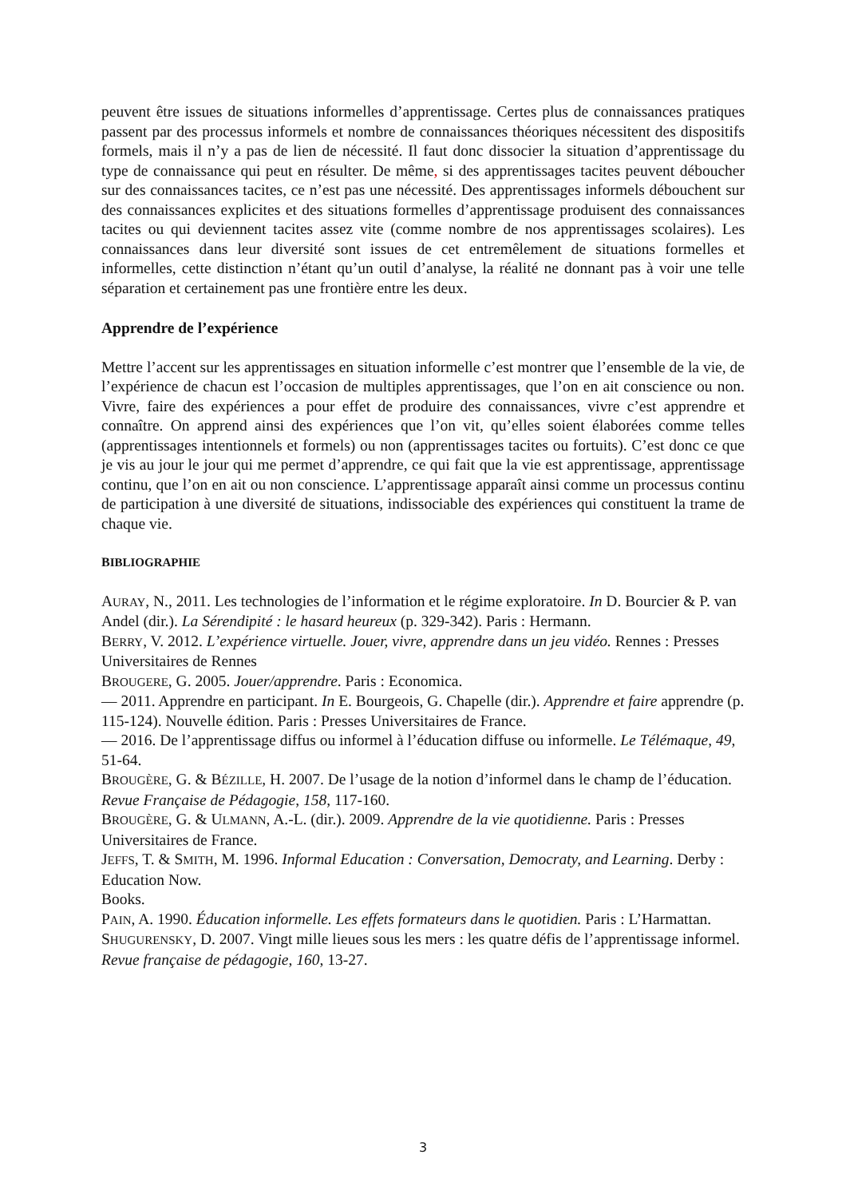peuvent être issues de situations informelles d’apprentissage. Certes plus de connaissances pratiques passent par des processus informels et nombre de connaissances théoriques nécessitent des dispositifs formels, mais il n’y a pas de lien de nécessité. Il faut donc dissocier la situation d’apprentissage du type de connaissance qui peut en résulter. De même, si des apprentissages tacites peuvent déboucher sur des connaissances tacites, ce n’est pas une nécessité. Des apprentissages informels débouchent sur des connaissances explicites et des situations formelles d’apprentissage produisent des connaissances tacites ou qui deviennent tacites assez vite (comme nombre de nos apprentissages scolaires). Les connaissances dans leur diversité sont issues de cet entremêlement de situations formelles et informelles, cette distinction n’étant qu’un outil d’analyse, la réalité ne donnant pas à voir une telle séparation et certainement pas une frontière entre les deux.
Apprendre de l’expérience
Mettre l’accent sur les apprentissages en situation informelle c’est montrer que l’ensemble de la vie, de l’expérience de chacun est l’occasion de multiples apprentissages, que l’on en ait conscience ou non. Vivre, faire des expériences a pour effet de produire des connaissances, vivre c’est apprendre et connaître. On apprend ainsi des expériences que l’on vit, qu’elles soient élaborées comme telles (apprentissages intentionnels et formels) ou non (apprentissages tacites ou fortuits). C’est donc ce que je vis au jour le jour qui me permet d’apprendre, ce qui fait que la vie est apprentissage, apprentissage continu, que l’on en ait ou non conscience. L’apprentissage apparaît ainsi comme un processus continu de participation à une diversité de situations, indissociable des expériences qui constituent la trame de chaque vie.
BIBLIOGRAPHIE
AURAY, N., 2011. Les technologies de l’information et le régime exploratoire. In D. Bourcier & P. van Andel (dir.). La Sérendipité : le hasard heureux (p. 329-342). Paris : Hermann.
BERRY, V. 2012. L’expérience virtuelle. Jouer, vivre, apprendre dans un jeu vidéo. Rennes : Presses Universitaires de Rennes
BROUGERE, G. 2005. Jouer/apprendre. Paris : Economica.
— 2011. Apprendre en participant. In E. Bourgeois, G. Chapelle (dir.). Apprendre et faire apprendre (p. 115-124). Nouvelle édition. Paris : Presses Universitaires de France.
— 2016. De l’apprentissage diffus ou informel à l’éducation diffuse ou informelle. Le Télémaque, 49, 51-64.
BROUGÈRE, G. & BÉZILLE, H. 2007. De l’usage de la notion d’informel dans le champ de l’éducation. Revue Française de Pédagogie, 158, 117-160.
BROUGÈRE, G. & ULMANN, A.-L. (dir.). 2009. Apprendre de la vie quotidienne. Paris : Presses Universitaires de France.
JEFFS, T. & SMITH, M. 1996. Informal Education : Conversation, Democraty, and Learning. Derby : Education Now.
Books.
PAIN, A. 1990. Éducation informelle. Les effets formateurs dans le quotidien. Paris : L’Harmattan.
SHUGURENSKY, D. 2007. Vingt mille lieues sous les mers : les quatre défis de l’apprentissage informel. Revue française de pédagogie, 160, 13-27.
3